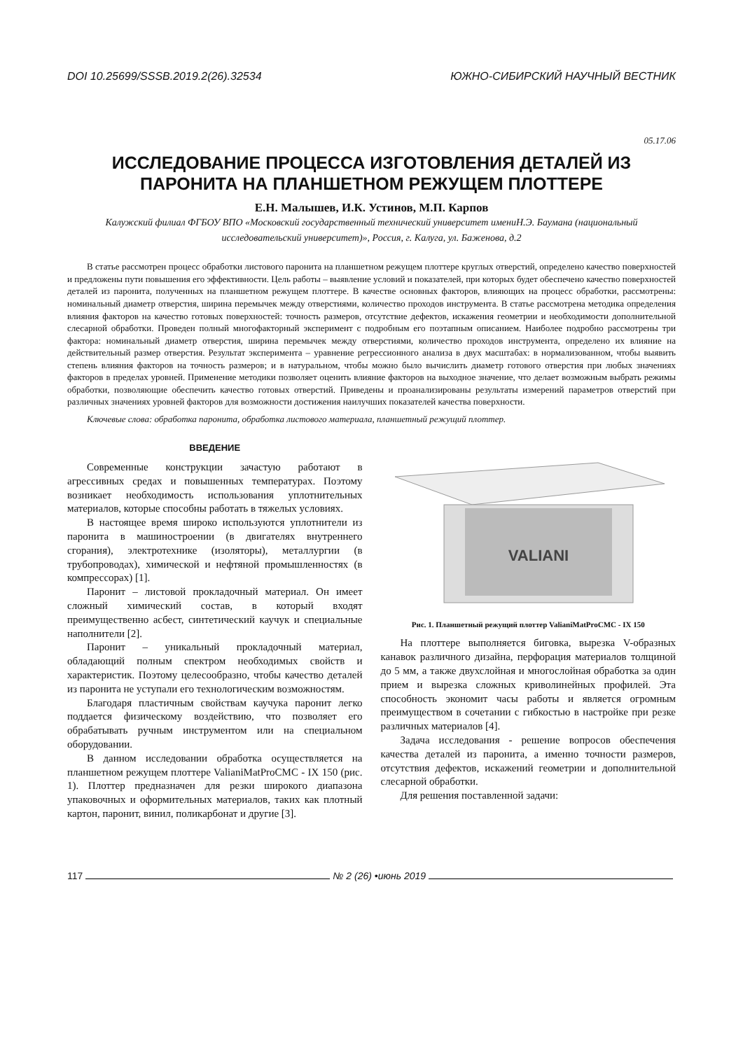DOI 10.25699/SSSB.2019.2(26).32534 ЮЖНО-СИБИРСКИЙ НАУЧНЫЙ ВЕСТНИК
05.17.06
ИССЛЕДОВАНИЕ ПРОЦЕССА ИЗГОТОВЛЕНИЯ ДЕТАЛЕЙ ИЗ ПАРОНИТА НА ПЛАНШЕТНОМ РЕЖУЩЕМ ПЛОТТЕРЕ
Е.Н. Малышев, И.К. Устинов, М.П. Карпов
Калужский филиал ФГБОУ ВПО «Московский государственный технический университет имениН.Э. Баумана (национальный исследовательский университет)», Россия, г. Калуга, ул. Баженова, д.2
В статье рассмотрен процесс обработки листового паронита на планшетном режущем плоттере круглых отверстий, определено качество поверхностей и предложены пути повышения его эффективности. Цель работы – выявление условий и показателей, при которых будет обеспечено качество поверхностей деталей из паронита, полученных на планшетном режущем плоттере. В качестве основных факторов, влияющих на процесс обработки, рассмотрены: номинальный диаметр отверстия, ширина перемычек между отверстиями, количество проходов инструмента. В статье рассмотрена методика определения влияния факторов на качество готовых поверхностей: точность размеров, отсутствие дефектов, искажения геометрии и необходимости дополнительной слесарной обработки. Проведен полный многофакторный эксперимент с подробным его поэтапным описанием. Наиболее подробно рассмотрены три фактора: номинальный диаметр отверстия, ширина перемычек между отверстиями, количество проходов инструмента, определено их влияние на действительный размер отверстия. Результат эксперимента – уравнение регрессионного анализа в двух масштабах: в нормализованном, чтобы выявить степень влияния факторов на точность размеров; и в натуральном, чтобы можно было вычислить диаметр готового отверстия при любых значениях факторов в пределах уровней. Применение методики позволяет оценить влияние факторов на выходное значение, что делает возможным выбрать режимы обработки, позволяющие обеспечить качество готовых отверстий. Приведены и проанализированы результаты измерений параметров отверстий при различных значениях уровней факторов для возможности достижения наилучших показателей качества поверхности.
Ключевые слова: обработка паронита, обработка листового материала, планшетный режущий плоттер.
ВВЕДЕНИЕ
Современные конструкции зачастую работают в агрессивных средах и повышенных температурах. Поэтому возникает необходимость использования уплотнительных материалов, которые способны работать в тяжелых условиях.
В настоящее время широко используются уплотнители из паронита в машиностроении (в двигателях внутреннего сгорания), электротехнике (изоляторы), металлургии (в трубопроводах), химической и нефтяной промышленностях (в компрессорах) [1].
Паронит – листовой прокладочный материал. Он имеет сложный химический состав, в который входят преимущественно асбест, синтетический каучук и специальные наполнители [2].
Паронит – уникальный прокладочный материал, обладающий полным спектром необходимых свойств и характеристик. Поэтому целесообразно, чтобы качество деталей из паронита не уступали его технологическим возможностям.
Благодаря пластичным свойствам каучука паронит легко поддается физическому воздействию, что позволяет его обрабатывать ручным инструментом или на специальном оборудовании.
В данном исследовании обработка осуществляется на планшетном режущем плоттере ValianiMatProCMC - IX 150 (рис. 1). Плоттер предназначен для резки широкого диапазона упаковочных и оформительных материалов, таких как плотный картон, паронит, винил, поликарбонат и другие [3].
VALIANI
Рис. 1. Планшетный режущий плоттер ValianiMatProCMC - IX 150
На плоттере выполняется биговка, вырезка V-образных канавок различного дизайна, перфорация материалов толщиной до 5 мм, а также двухслойная и многослойная обработка за один прием и вырезка сложных криволинейных профилей. Эта способность экономит часы работы и является огромным преимуществом в сочетании с гибкостью в настройке при резке различных материалов [4].
Задача исследования - решение вопросов обеспечения качества деталей из паронита, а именно точности размеров, отсутствия дефектов, искажений геометрии и дополнительной слесарной обработки.
Для решения поставленной задачи:
117 № 2 (26) •июнь 2019